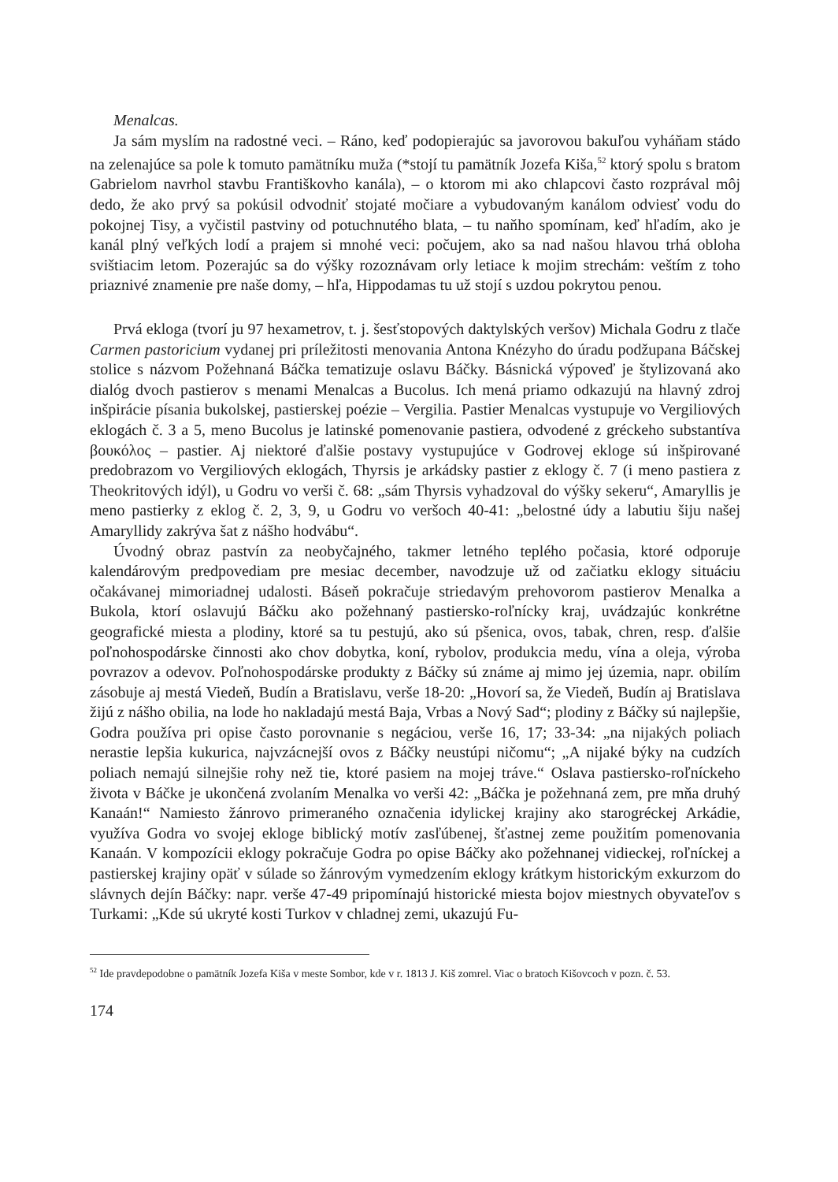Menalcas.
Ja sám myslím na radostné veci. – Ráno, keď podopierajúc sa javorovou bakuľou vyháňam stádo na zelenajúce sa pole k tomuto pamätníku muža (*stojí tu pamätník Jozefa Kiša,<sup>52</sup> ktorý spolu s bratom Gabrielom navrhol stavbu Františkovho kanála), – o ktorom mi ako chlapcovi často rozprával môj dedo, že ako prvý sa pokúsil odvodniť stojaté močiare a vybudovaným kanálom odviesť vodu do pokojnej Tisy, a vyčistil pastviny od potuchnutého blata, – tu naňho spomínam, keď hľadím, ako je kanál plný veľkých lodí a prajem si mnohé veci: počujem, ako sa nad našou hlavou trhá obloha svištiacim letom. Pozerajúc sa do výšky rozoznávam orly letiace k mojim strechám: veštím z toho priaznivé znamenie pre naše domy, – hľa, Hippodamas tu už stojí s uzdou pokrytou penou.
Prvá ekloga (tvorí ju 97 hexametrov, t. j. šesťstopových daktylských veršov) Michala Godru z tlače Carmen pastoricium vydanej pri príležitosti menovania Antona Knézyho do úradu podžupana Báčskej stolice s názvom Požehnaná Báčka tematizuje oslavu Báčky. Básnická výpoveď je štylizovaná ako dialóg dvoch pastierov s menami Menalcas a Bucolus. Ich mená priamo odkazujú na hlavný zdroj inšpirácie písania bukolskej, pastierskej poézie – Vergilia. Pastier Menalcas vystupuje vo Vergiliových eklogách č. 3 a 5, meno Bucolus je latinské pomenovanie pastiera, odvodené z gréckeho substantíva βουκόλος – pastier. Aj niektoré ďalšie postavy vystupujúce v Godrovej ekloge sú inšpirované predobrazom vo Vergiliových eklogách, Thyrsis je arkádsky pastier z eklogy č. 7 (i meno pastiera z Theokritových idýl), u Godru vo verši č. 68: „sám Thyrsis vyhadzoval do výšky sekeru“, Amaryllis je meno pastierky z eklog č. 2, 3, 9, u Godru vo veršoch 40-41: „belostné údy a labutiu šiju našej Amaryllidy zakrýva šat z nášho hodvábu“.
Úvodný obraz pastvín za neobyčajného, takmer letného teplého počasia, ktoré odporuje kalendárovým predpovediam pre mesiac december, navodzuje už od začiatku eklogy situáciu očakávanej mimoriadnej udalosti. Báseň pokračuje striedavým prehovorom pastierov Menalka a Bukola, ktorí oslavujú Báčku ako požehnaný pastiersko-roľnícky kraj, uvádzajúc konkrétne geografické miesta a plodiny, ktoré sa tu pestujú, ako sú pšenica, ovos, tabak, chren, resp. ďalšie poľnohospodárske činnosti ako chov dobytka, koní, rybolov, produkcia medu, vína a oleja, výroba povrazov a odevov. Poľnohospodárske produkty z Báčky sú známe aj mimo jej územia, napr. obilím zásobuje aj mestá Viedeň, Budín a Bratislavu, verše 18-20: „Hovorí sa, že Viedeň, Budín aj Bratislava žijú z nášho obilia, na lode ho nakladajú mestá Baja, Vrbas a Nový Sad“; plodiny z Báčky sú najlepšie, Godra používa pri opise často porovnanie s negáciou, verše 16, 17; 33-34: „na nijakých poliach nerastie lepšia kukurica, najvzácnejší ovos z Báčky neustúpi ničomu“; „A nijaké býky na cudzích poliach nemajú silnejšie rohy než tie, ktoré pasiem na mojej tráve.“ Oslava pastiersko-roľníckeho života v Báčke je ukončená zvolaním Menalka vo verši 42: „Báčka je požehnaná zem, pre mňa druhý Kanaán!“ Namiesto žánrovo primeraného označenia idylickej krajiny ako starogréckej Arkádie, využíva Godra vo svojej ekloge biblický motív zasľúbenej, šťastnej zeme použitím pomenovania Kanaán. V kompozícii eklogy pokračuje Godra po opise Báčky ako požehnanej vidieckej, roľníckej a pastierskej krajiny opäť v súlade so žánrovým vymedzením eklogy krátkym historickým exkurzom do slávnych dejín Báčky: napr. verše 47-49 pripomínajú historické miesta bojov miestnych obyvateľov s Turkami: „Kde sú ukryté kosti Turkov v chladnej zemi, ukazujú Fu-
<sup>52</sup> Ide pravdepodobne o pamätník Jozefa Kiša v meste Sombor, kde v r. 1813 J. Kiš zomrel. Viac o bratoch Kišovcoch v pozn. č. 53.
174